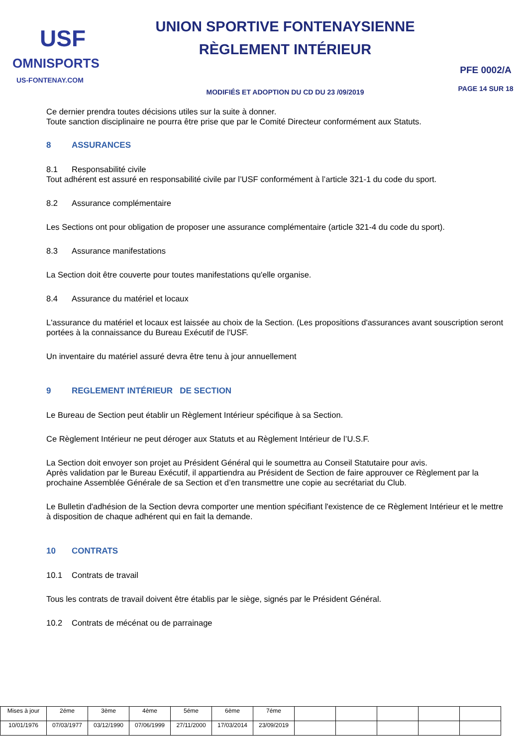USF
OMNISPORTS
US-FONTENAY.COM
UNION SPORTIVE FONTENAYSIENNE
RÈGLEMENT INTÉRIEUR
MODIFIÉS ET ADOPTION DU CD DU 23 /09/2019
PFE 0002/A
PAGE 14 SUR 18
Ce dernier prendra toutes décisions utiles sur la suite à donner.
Toute sanction disciplinaire ne pourra être prise que par le Comité Directeur conformément aux Statuts.
8 ASSURANCES
8.1 Responsabilité civile
Tout adhérent est assuré en responsabilité civile par l’USF conformément à l’article 321-1 du code du sport.
8.2 Assurance complémentaire
Les Sections ont pour obligation de proposer une assurance complémentaire (article 321-4 du code du sport).
8.3 Assurance manifestations
La Section doit être couverte pour toutes manifestations qu'elle organise.
8.4 Assurance du matériel et locaux
L'assurance du matériel et locaux est laissée au choix de la Section. (Les propositions d'assurances avant souscription seront portées à la connaissance du Bureau Exécutif de l'USF.
Un inventaire du matériel assuré devra être tenu à jour annuellement
9 REGLEMENT INTÉRIEUR DE SECTION
Le Bureau de Section peut établir un Règlement Intérieur spécifique à sa Section.
Ce Règlement Intérieur ne peut déroger aux Statuts et au Règlement Intérieur de l’U.S.F.
La Section doit envoyer son projet au Président Général qui le soumettra au Conseil Statutaire pour avis.
Après validation par le Bureau Exécutif, il appartiendra au Président de Section de faire approuver ce Règlement par la prochaine Assemblée Générale de sa Section et d’en transmettre une copie au secrétariat du Club.
Le Bulletin d'adhésion de la Section devra comporter une mention spécifiant l'existence de ce Règlement Intérieur et le mettre à disposition de chaque adhérent qui en fait la demande.
10 CONTRATS
10.1 Contrats de travail
Tous les contrats de travail doivent être établis par le siège, signés par le Président Général.
10.2 Contrats de mécénat ou de parrainage
| Mises à jour | 2éme | 3ème | 4ème | 5éme | 6ème | 7éme | | | | | |
| 10/01/1976 | 07/03/1977 | 03/12/1990 | 07/06/1999 | 27/11/2000 | 17/03/2014 | 23/09/2019 | | | | | |